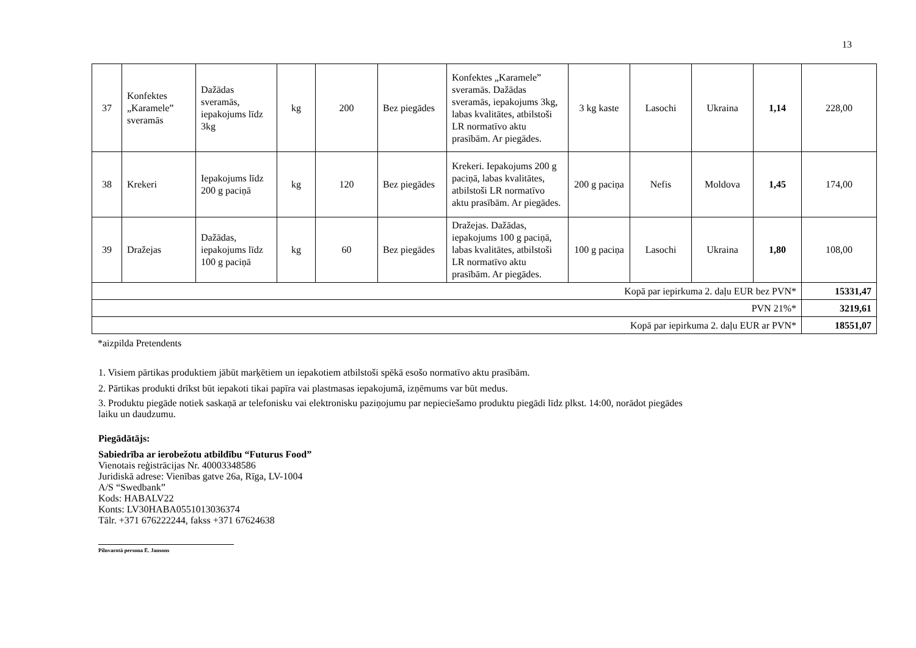13
| 37 | Konfektes „Karamele” sveramās | Dažādas sveramās, iepakojums līdz 3kg | kg | 200 | Bez piegādes | Konfektes „Karamele” sveramās. Dažādas sveramās, iepakojums 3kg, labas kvalitātes, atbilstoši LR normatīvo aktu prasībām. Ar piegādes. | 3 kg kaste | Lasochi | Ukraina | 1,14 | 228,00 |
| 38 | Krekeri | Iepakojums līdz 200 g paciņā | kg | 120 | Bez piegādes | Krekeri. Iepakojums 200 g paciņā, labas kvalitātes, atbilstoši LR normatīvo aktu prasībām. Ar piegādes. | 200 g paciņa | Nefis | Moldova | 1,45 | 174,00 |
| 39 | Dražejas | Dažādas, iepakojums līdz 100 g paciņā | kg | 60 | Bez piegādes | Dražejas. Dažādas, iepakojums 100 g paciņā, labas kvalitātes, atbilstoši LR normatīvo aktu prasībām. Ar piegādes. | 100 g paciņa | Lasochi | Ukraina | 1,80 | 108,00 |
| Kopā par iepirkuma 2. daļu EUR bez PVN* | | | | | | | | | | | 15331,47 |
| PVN 21%* | | | | | | | | | | | 3219,61 |
| Kopā par iepirkuma 2. daļu EUR ar PVN* | | | | | | | | | | | 18551,07 |
*aizpilda Pretendents
1. Visiem pārtikas produktiem jābūt marķētiem un iepakotiem atbilstoši spēkā esošo normatīvo aktu prasībām.
2. Pārtikas produkti drīkst būt iepakoti tikai papīra vai plastmasas iepakojumā, izņēmums var būt medus.
3. Produktu piegāde notiek saskaņā ar telefonisku vai elektronisku paziņojumu par nepieciešamo produktu piegādi līdz plkst. 14:00, norādot piegādes
laiku un daudzumu.
Piegādātājs:
Sabiedrība ar ierobežotu atbildību “Futurus Food”
Vienotais reģistrācijas Nr. 40003348586
Juridiskā adrese: Vienības gatve 26a, Rīga, LV-1004
A/S “Swedbank”
Kods: HABALV22
Konts: LV30HABA0551013036374
Tālr. +371 676222244, fakss +371 67624638
Pilnvarotā persona Ē. Jansons